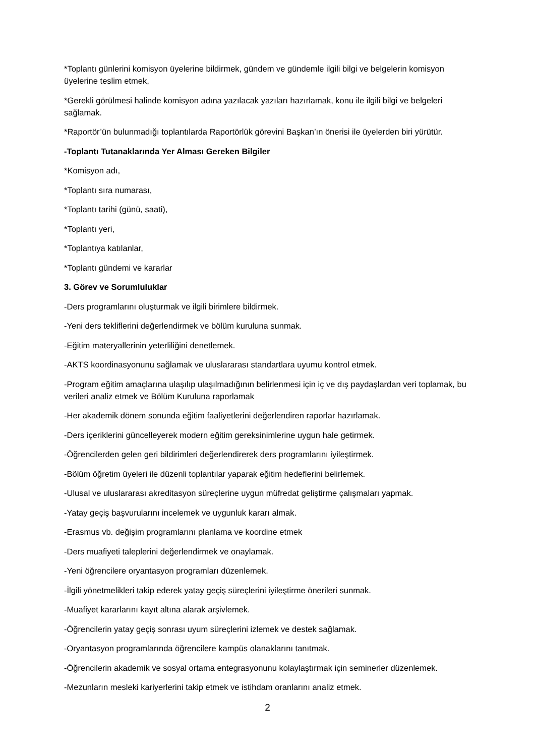*Toplantı günlerini komisyon üyelerine bildirmek, gündem ve gündemle ilgili bilgi ve belgelerin komisyon üyelerine teslim etmek,
*Gerekli görülmesi halinde komisyon adına yazılacak yazıları hazırlamak, konu ile ilgili bilgi ve belgeleri sağlamak.
*Raportör’ün bulunmadığı toplantılarda Raportörlük görevini Başkan’ın önerisi ile üyelerden biri yürütür.
-Toplantı Tutanaklarında Yer Alması Gereken Bilgiler
*Komisyon adı,
*Toplantı sıra numarası,
*Toplantı tarihi (günü, saati),
*Toplantı yeri,
*Toplantıya katılanlar,
*Toplantı gündemi ve kararlar
3. Görev ve Sorumluluklar
-Ders programlarını oluşturmak ve ilgili birimlere bildirmek.
-Yeni ders tekliflerini değerlendirmek ve bölüm kuruluna sunmak.
-Eğitim materyallerinin yeterliliğini denetlemek.
-AKTS koordinasyonunu sağlamak ve uluslararası standartlara uyumu kontrol etmek.
-Program eğitim amaçlarına ulaşılıp ulaşılmadığının belirlenmesi için iç ve dış paydaşlardan veri toplamak, bu verileri analiz etmek ve Bölüm Kuruluna raporlamak
-Her akademik dönem sonunda eğitim faaliyetlerini değerlendiren raporlar hazırlamak.
-Ders içeriklerini güncelleyerek modern eğitim gereksinimlerine uygun hale getirmek.
-Öğrencilerden gelen geri bildirimleri değerlendirerek ders programlarını iyileştirmek.
-Bölüm öğretim üyeleri ile düzenli toplantılar yaparak eğitim hedeflerini belirlemek.
-Ulusal ve uluslararası akreditasyon süreçlerine uygun müfredat geliştirme çalışmaları yapmak.
-Yatay geçiş başvurularını incelemek ve uygunluk kararı almak.
-Erasmus vb. değişim programlarını planlama ve koordine etmek
-Ders muafiyeti taleplerini değerlendirmek ve onaylamak.
-Yeni öğrencilere oryantasyon programları düzenlemek.
-İlgili yönetmelikleri takip ederek yatay geçiş süreçlerini iyileştirme önerileri sunmak.
-Muafiyet kararlarını kayıt altına alarak arşivlemek.
-Öğrencilerin yatay geçiş sonrası uyum süreçlerini izlemek ve destek sağlamak.
-Oryantasyon programlarında öğrencilere kampüs olanaklarını tanıtmak.
-Öğrencilerin akademik ve sosyal ortama entegrasyonunu kolaylaştırmak için seminerler düzenlemek.
-Mezunların mesleki kariyerlerini takip etmek ve istihdam oranlarını analiz etmek.
2